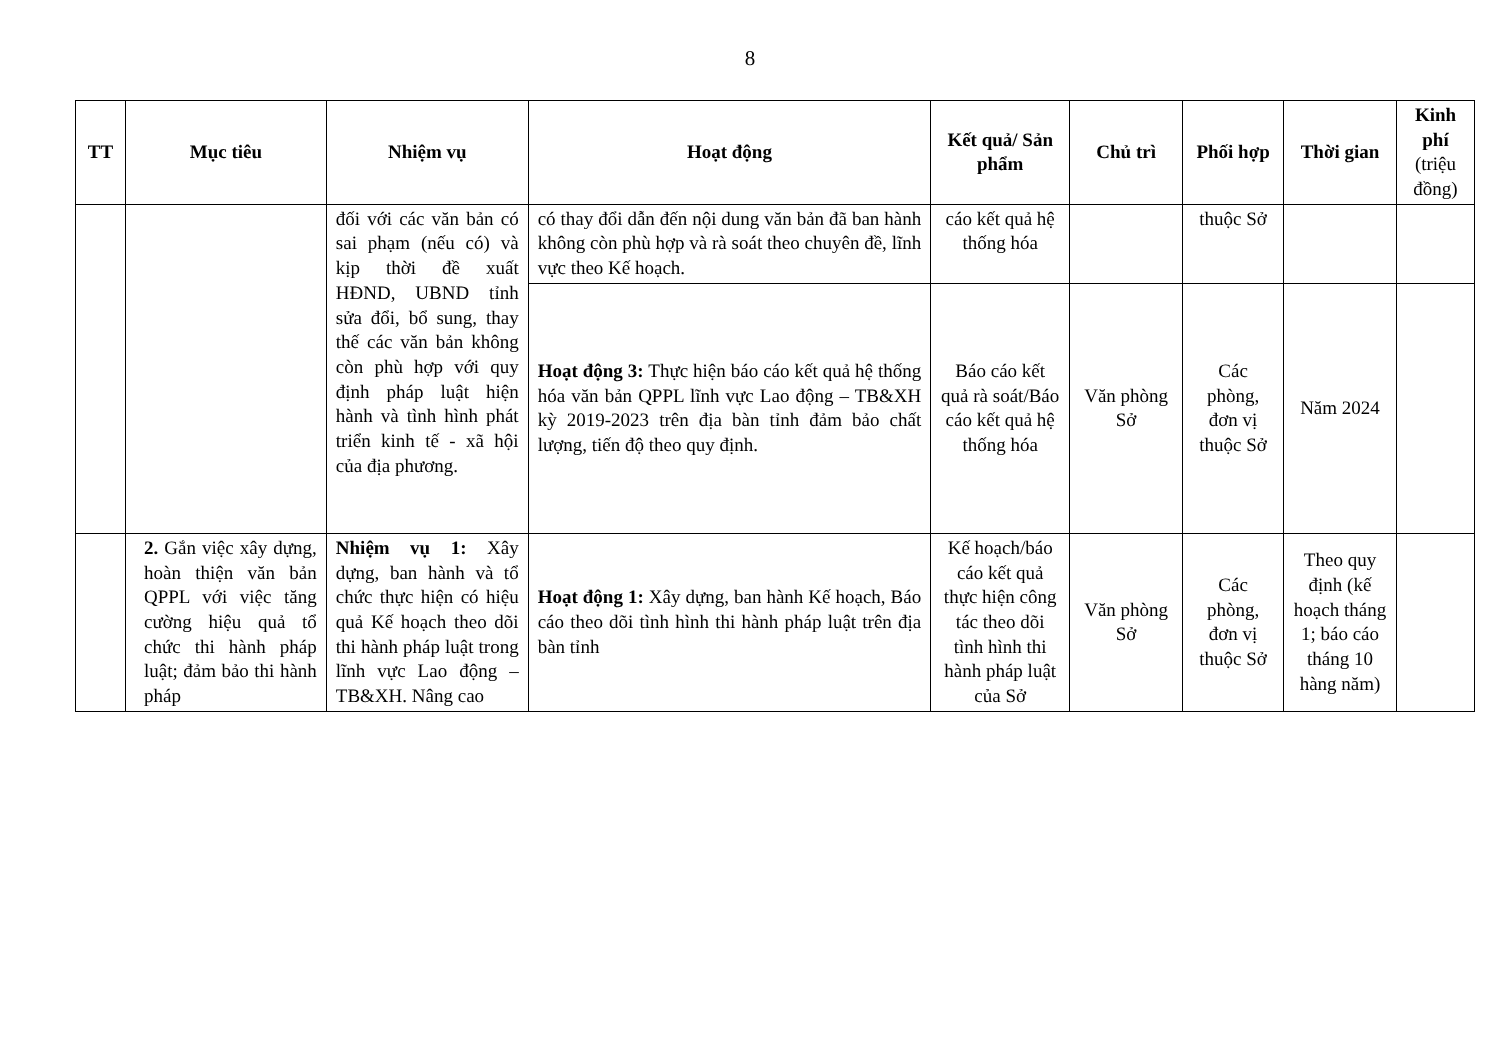8
| TT | Mục tiêu | Nhiệm vụ | Hoạt động | Kết quả/ Sản phẩm | Chủ trì | Phối hợp | Thời gian | Kinh phí (triệu đồng) |
| --- | --- | --- | --- | --- | --- | --- | --- | --- |
| | | đối với các văn bản có sai phạm (nếu có) và kịp thời đề xuất HĐND, UBND tỉnh sửa đổi, bổ sung, thay thế các văn bản không còn phù hợp với quy định pháp luật hiện hành và tình hình phát triển kinh tế - xã hội của địa phương. | có thay đổi dẫn đến nội dung văn bản đã ban hành không còn phù hợp và rà soát theo chuyên đề, lĩnh vực theo Kế hoạch. | cáo kết quả hệ thống hóa | | thuộc Sở | | |
| | | | Hoạt động 3: Thực hiện báo cáo kết quả hệ thống hóa văn bản QPPL lĩnh vực Lao động – TB&XH kỳ 2019-2023 trên địa bàn tỉnh đảm bảo chất lượng, tiến độ theo quy định. | Báo cáo kết quả rà soát/Báo cáo kết quả hệ thống hóa | Văn phòng Sở | Các phòng, đơn vị thuộc Sở | Năm 2024 | |
| | 2. Gắn việc xây dựng, hoàn thiện văn bản QPPL với việc tăng cường hiệu quả tổ chức thi hành pháp luật; đảm bảo thi hành pháp | Nhiệm vụ 1: Xây dựng, ban hành và tổ chức thực hiện có hiệu quả Kế hoạch theo dõi thi hành pháp luật trong lĩnh vực Lao động – TB&XH. Nâng cao | Hoạt động 1: Xây dựng, ban hành Kế hoạch, Báo cáo theo dõi tình hình thi hành pháp luật trên địa bàn tỉnh | Kế hoạch/báo cáo kết quả thực hiện công tác theo dõi tình hình thi hành pháp luật của Sở | Văn phòng Sở | Các phòng, đơn vị thuộc Sở | Theo quy định (kế hoạch tháng 1; báo cáo tháng 10 hàng năm) | |